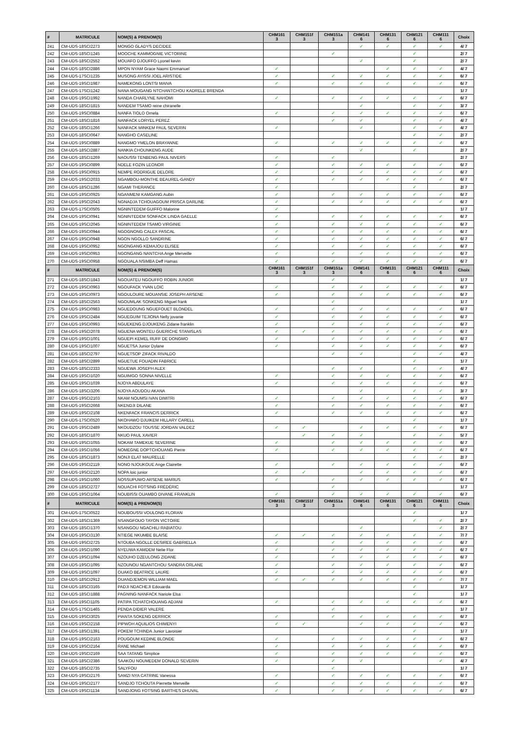| # | MATRICULE | NOM(S) & PRENOM(S) | CHM161 3 | CHM151f 3 | CHM151a 3 | CHM141 6 | CHM131 6 | CHM121 6 | CHM111 6 | Choix |
| --- | --- | --- | --- | --- | --- | --- | --- | --- | --- | --- |
| 241 | CM-UDS-18SCI2273 | MONGO GLADYS DECIDEE | | | | ✓ | ✓ | ✓ | ✓ | 4/ 7 |
| 242 | CM-UDS-18SCI1245 | MOOCHE KAMMOGNIE VICTORINE | | | ✓ | | | ✓ | | 2/ 7 |
| 243 | CM-UDS-18SCI2552 | MOUAFO DJOUFFO Lyonel kevin | | | | ✓ | | ✓ | | 2/ 7 |
| 244 | CM-UDS-18SCI2886 | MPON NYAM Grace Naomi Emmanuel | ✓ | | | | ✓ | ✓ | ✓ | 4/ 7 |
| 245 | CM-UDS-17SCI1235 | MUSONG AYISSI JOEL ARISTIDE | ✓ | | ✓ | ✓ | ✓ | ✓ | ✓ | 6/ 7 |
| 246 | CM-UDS-19SCI1987 | NAMEKONG LONTSI MAIVA | ✓ | | ✓ | ✓ | ✓ | ✓ | ✓ | 6/ 7 |
| 247 | CM-UDS-17SCI1242 | NANA MOUGANG NTCHANTCHOU KADRELE BRENDA | | | | | | | | 1/ 7 |
| 248 | CM-UDS-19SCI1992 | NANDA CHARLYNE NAHOMI | ✓ | | ✓ | ✓ | ✓ | ✓ | ✓ | 6/ 7 |
| 249 | CM-UDS-18SCI1815 | NANDEM TSAMO reine chiranelle | | | | ✓ | | ✓ | ✓ | 3/ 7 |
| 250 | CM-UDS-19SCI0884 | NANFA TIOLO Ornela | ✓ | | ✓ | ✓ | ✓ | ✓ | ✓ | 6/ 7 |
| 251 | CM-UDS-18SCI1816 | NANFACK LORYEL PEREZ | | | ✓ | ✓ | | ✓ | ✓ | 4/ 7 |
| 252 | CM-UDS-18SCI1266 | NANFACK MINKEM PAUL SEVERIN | ✓ | | | ✓ | | ✓ | ✓ | 4/ 7 |
| 253 | CM-UDS-18SCI0647 | NANGHO CASELINE | | | | | | ✓ | ✓ | 2/ 7 |
| 254 | CM-UDS-19SCI0889 | NANGMO YMELON BRAYANNE | ✓ | | ✓ | ✓ | ✓ | ✓ | ✓ | 6/ 7 |
| 255 | CM-UDS-18SCI2887 | NANKIA CHOUNKENG AUDE | | | | ✓ | | ✓ | | 2/ 7 |
| 256 | CM-UDS-18SCI1269 | NAOUSSI TENBENG PAUL NIVERS | ✓ | | ✓ | | | | | 2/ 7 |
| 257 | CM-UDS-19SCI0899 | NDELE FOZIN LEONOR | ✓ | | ✓ | ✓ | ✓ | ✓ | ✓ | 6/ 7 |
| 258 | CM-UDS-19SCI0915 | NEMPE RODRIGUE DELORE | ✓ | | ✓ | ✓ | ✓ | ✓ | ✓ | 6/ 7 |
| 259 | CM-UDS-19SCI2033 | NGAMBOU-MONTHE BEAUREL-GANDY | ✓ | | ✓ | ✓ | ✓ | ✓ | ✓ | 6/ 7 |
| 260 | CM-UDS-18SCI1286 | NGAMI THERANCE | ✓ | | | | | ✓ | | 2/ 7 |
| 261 | CM-UDS-19SCI0925 | NGANMENI KAMGANG Aubin | ✓ | | ✓ | ✓ | ✓ | ✓ | ✓ | 6/ 7 |
| 262 | CM-UDS-19SCI2043 | NGNADJA TCHOUAGOUM PRISCA DARLINE | ✓ | | ✓ | ✓ | ✓ | ✓ | ✓ | 6/ 7 |
| 263 | CM-UDS-17SCI0505 | NGNINTEDEM GUIFFO Malonne | ✓ | | | | | | | 1/ 7 |
| 264 | CM-UDS-19SCI0941 | NGNINTEDEM SONFACK LINDA GAELLE | ✓ | | ✓ | ✓ | ✓ | ✓ | ✓ | 6/ 7 |
| 265 | CM-UDS-19SCI2045 | NGNINTEDEM TSAMO VIRGINIE | ✓ | | ✓ | ✓ | ✓ | ✓ | ✓ | 6/ 7 |
| 266 | CM-UDS-19SCI0944 | NGOGNONG CALEX PASCAL | ✓ | | ✓ | ✓ | ✓ | ✓ | ✓ | 6/ 7 |
| 267 | CM-UDS-19SCI0948 | NGON NGOLLO SANDRINE | ✓ | | ✓ | ✓ | ✓ | ✓ | ✓ | 6/ 7 |
| 268 | CM-UDS-19SCI0952 | NGONGANG KEMAJOU ELISEE | ✓ | | ✓ | ✓ | ✓ | ✓ | ✓ | 6/ 7 |
| 269 | CM-UDS-19SCI0953 | NGONGANG NANTCHA Ange Merveille | ✓ | | ✓ | ✓ | ✓ | ✓ | ✓ | 6/ 7 |
| 270 | CM-UDS-19SCI0958 | NGOUALA NSIMBA Deff Hamas | ✓ | | ✓ | ✓ | ✓ | ✓ | ✓ | 6/ 7 |
| # | MATRICULE | NOM(S) & PRENOM(S) | CHM161 3 | CHM151f 3 | CHM151a 3 | CHM141 6 | CHM131 6 | CHM121 6 | CHM111 6 | Choix |
| 271 | CM-UDS-18SCI1843 | NGOUATEU NGOUFFO ROBIN JUNIOR | | | ✓ | | | | | 1/ 7 |
| 272 | CM-UDS-19SCI0963 | NGOUFACK YVAN LOIC | ✓ | | ✓ | ✓ | ✓ | ✓ | ✓ | 6/ 7 |
| 273 | CM-UDS-19SCI0973 | NGOULOURE MOUANSIE JOSEPH ARSENE | ✓ | | ✓ | ✓ | ✓ | ✓ | ✓ | 6/ 7 |
| 274 | CM-UDS-18SCI2563 | NGOUMLAK SONKENG Miguel frank | | | ✓ | | | | | 1/ 7 |
| 275 | CM-UDS-19SCI0983 | NGUEDOUNG NGUEFOUET BLONDEL | ✓ | | ✓ | ✓ | ✓ | ✓ | ✓ | 6/ 7 |
| 276 | CM-UDS-19SCI2484 | NGUEGUIM TEJIONA Nelly jovanie | ✓ | | ✓ | ✓ | ✓ | ✓ | ✓ | 6/ 7 |
| 277 | CM-UDS-19SCI0993 | NGUEKENG DJOUKENG Zidane franklin | ✓ | | ✓ | ✓ | ✓ | ✓ | ✓ | 6/ 7 |
| 278 | CM-UDS-19SCI2078 | NGUENA WONTEU GUERICHE STANISLAS | ✓ | ✓ | ✓ | ✓ | ✓ | ✓ | ✓ | 6/ 7 |
| 279 | CM-UDS-19SCI1001 | NGUEPI KEMEL RUFF DE DONGMO | ✓ | | ✓ | ✓ | ✓ | ✓ | ✓ | 6/ 7 |
| 280 | CM-UDS-19SCI1007 | NGUETSA Junior Dylane | ✓ | | ✓ | ✓ | ✓ | ✓ | ✓ | 6/ 7 |
| 281 | CM-UDS-18SCI2797 | NGUETSOP ZIFACK RIVALDO | | | ✓ | ✓ | | ✓ | ✓ | 4/ 7 |
| 282 | CM-UDS-18SCI2899 | NGUETUE FOUADIN FABRICE | | | | | | ✓ | | 1/ 7 |
| 283 | CM-UDS-18SCI2333 | NGUEWA JOSEPH ALEX | | | ✓ | ✓ | | ✓ | ✓ | 4/ 7 |
| 284 | CM-UDS-19SCI1020 | NGUIMGO SONNA NIVELLE | ✓ | | ✓ | ✓ | ✓ | ✓ | ✓ | 6/ 7 |
| 285 | CM-UDS-19SCI1039 | NJOYA ABDULAYE | ✓ | | ✓ | ✓ | ✓ | ✓ | ✓ | 6/ 7 |
| 286 | CM-UDS-18SCI3206 | NJOYA AOUDOU AKANA | | | | ✓ | | ✓ | ✓ | 3/ 7 |
| 287 | CM-UDS-19SCI2103 | NKAM NOUMSI IVAN DIMITRI | ✓ | | ✓ | ✓ | ✓ | ✓ | ✓ | 6/ 7 |
| 288 | CM-UDS-19SCI2668 | NKENDJI DILANE | ✓ | | ✓ | ✓ | ✓ | ✓ | ✓ | 6/ 7 |
| 289 | CM-UDS-19SCI2108 | NKENFACK FRANCIS DERRICK | ✓ | | ✓ | ✓ | ✓ | ✓ | ✓ | 6/ 7 |
| 290 | CM-UDS-17SCI0520 | NKOHAWO DJUIKEM HILLARY CARELL | | | | | | ✓ | | 1/ 7 |
| 291 | CM-UDS-19SCI2489 | NKOUDZOU TOUSSE JORDAN VALDEZ | ✓ | ✓ | | ✓ | ✓ | ✓ | ✓ | 6/ 7 |
| 292 | CM-UDS-18SCI1870 | NKUO PAUL XAVIER | | ✓ | ✓ | ✓ | | ✓ | ✓ | 5/ 7 |
| 293 | CM-UDS-19SCI1055 | NOKAM TAMEKUE SEVERINE | ✓ | | ✓ | ✓ | ✓ | ✓ | ✓ | 6/ 7 |
| 294 | CM-UDS-19SCI1056 | NOMEGNE DOPTCHOUANG Pierre | ✓ | | ✓ | ✓ | ✓ | ✓ | ✓ | 6/ 7 |
| 295 | CM-UDS-18SCI1873 | NONJI ELAT MAURELLE | | | | | | ✓ | ✓ | 2/ 7 |
| 296 | CM-UDS-19SCI2119 | NONO NJOUKOUE Ange Clairette | ✓ | | ✓ | ✓ | ✓ | ✓ | ✓ | 6/ 7 |
| 297 | CM-UDS-19SCI2120 | NOPA loic junior | ✓ | ✓ | | ✓ | ✓ | ✓ | ✓ | 6/ 7 |
| 298 | CM-UDS-19SCI1060 | NOSSUPUWO ARSENE MARIUS | ✓ | | ✓ | ✓ | ✓ | ✓ | ✓ | 6/ 7 |
| 299 | CM-UDS-18SCI2727 | NOUACHI FOTSING FRÉDÉRIC | | | ✓ | | | | | 1/ 7 |
| 300 | CM-UDS-19SCI1064 | NOUBISSI OUAMBO DIVANE FRANKLIN | ✓ | | ✓ | ✓ | ✓ | ✓ | ✓ | 6/ 7 |
| # | MATRICULE | NOM(S) & PRENOM(S) | CHM161 3 | CHM151f 3 | CHM151a 3 | CHM141 6 | CHM131 6 | CHM121 6 | CHM111 6 | Choix |
| 301 | CM-UDS-17SCI0522 | NOUBOUSSI VOULONG FLORAN | | | | | | ✓ | | 1/ 7 |
| 302 | CM-UDS-18SCI1369 | NSANGFOUO TAYON VICTOIRE | | | | | | ✓ | ✓ | 2/ 7 |
| 303 | CM-UDS-18SCI1370 | NSANGOU NGACHILI RABIATOU | | | | ✓ | | | ✓ | 2/ 7 |
| 304 | CM-UDS-19SCI3130 | NTIEGE NKUMBE BLAISE | ✓ | ✓ | ✓ | ✓ | ✓ | ✓ | ✓ | 7/ 7 |
| 305 | CM-UDS-19SCI2725 | NTOUBA NGOLLE DESIREE GABRIELLA | ✓ | | ✓ | ✓ | ✓ | ✓ | ✓ | 6/ 7 |
| 306 | CM-UDS-19SCI1090 | NYEUWA KAMDEM Nelie Flor | ✓ | | ✓ | ✓ | ✓ | ✓ | ✓ | 6/ 7 |
| 307 | CM-UDS-19SCI1094 | NZOUHO DZEULONG ZIDANE | ✓ | | ✓ | ✓ | ✓ | ✓ | ✓ | 6/ 7 |
| 308 | CM-UDS-19SCI1095 | NZOUNOU NGANTCHOU SANDRA ORLANE | ✓ | | ✓ | ✓ | ✓ | ✓ | ✓ | 6/ 7 |
| 309 | CM-UDS-19SCI1097 | OUAKO BEATRICE LAURE | ✓ | | ✓ | ✓ | ✓ | ✓ | ✓ | 6/ 7 |
| 310 | CM-UDS-18SCI2912 | OUANDJEMON WILLIAM MAEL | ✓ | ✓ | ✓ | ✓ | ✓ | ✓ | ✓ | 7/ 7 |
| 311 | CM-UDS-18SCI3165 | PADJI NDACHEJI Edouarda | | | | | | ✓ | | 1/ 7 |
| 312 | CM-UDS-18SCI1888 | PAGNING NANFACK Nariole Elsa | | | | | | ✓ | | 1/ 7 |
| 313 | CM-UDS-19SCI1105 | PATIPA TCHATCHOUANG ADJANI | ✓ | | ✓ | ✓ | ✓ | ✓ | ✓ | 6/ 7 |
| 314 | CM-UDS-17SCI1465 | PENDA DIDIER VALERE | | | ✓ | | | | | 1/ 7 |
| 315 | CM-UDS-19SCI3025 | PIANTA SOKENG DERRICK | ✓ | | ✓ | ✓ | ✓ | ✓ | ✓ | 6/ 7 |
| 316 | CM-UDS-19SCI2158 | PIPWOH AQUILIOS CHIMENYI | ✓ | ✓ | | ✓ | ✓ | ✓ | ✓ | 6/ 7 |
| 317 | CM-UDS-18SCI1391 | POKEM TCHINDA Junior Lavoisier | | | | | | ✓ | | 1/ 7 |
| 318 | CM-UDS-19SCI2163 | POUGOUM KEDINE BLONDE | ✓ | | ✓ | ✓ | ✓ | ✓ | ✓ | 6/ 7 |
| 319 | CM-UDS-19SCI2164 | RANE Michael | ✓ | | ✓ | ✓ | ✓ | ✓ | ✓ | 6/ 7 |
| 320 | CM-UDS-19SCI2169 | SAA TATANG Simplice | ✓ | | ✓ | ✓ | ✓ | ✓ | ✓ | 6/ 7 |
| 321 | CM-UDS-18SCI2386 | SAAKOU NOUMEDEM DONALD SEVERIN | ✓ | | ✓ | ✓ | | | ✓ | 4/ 7 |
| 322 | CM-UDS-18SCI2735 | SALYFOU | | | ✓ | | | | | 1/ 7 |
| 323 | CM-UDS-19SCI2176 | SAMZI NYA CATRINE Vanessa | ✓ | | ✓ | ✓ | ✓ | ✓ | ✓ | 6/ 7 |
| 324 | CM-UDS-19SCI2177 | SANDJO TCHOUTA Pierrette Merveille | ✓ | | ✓ | ✓ | ✓ | ✓ | ✓ | 6/ 7 |
| 325 | CM-UDS-19SCI1134 | SANDJONG FOTSING BARTHES DHUVAL | ✓ | | ✓ | ✓ | ✓ | ✓ | ✓ | 6/ 7 |